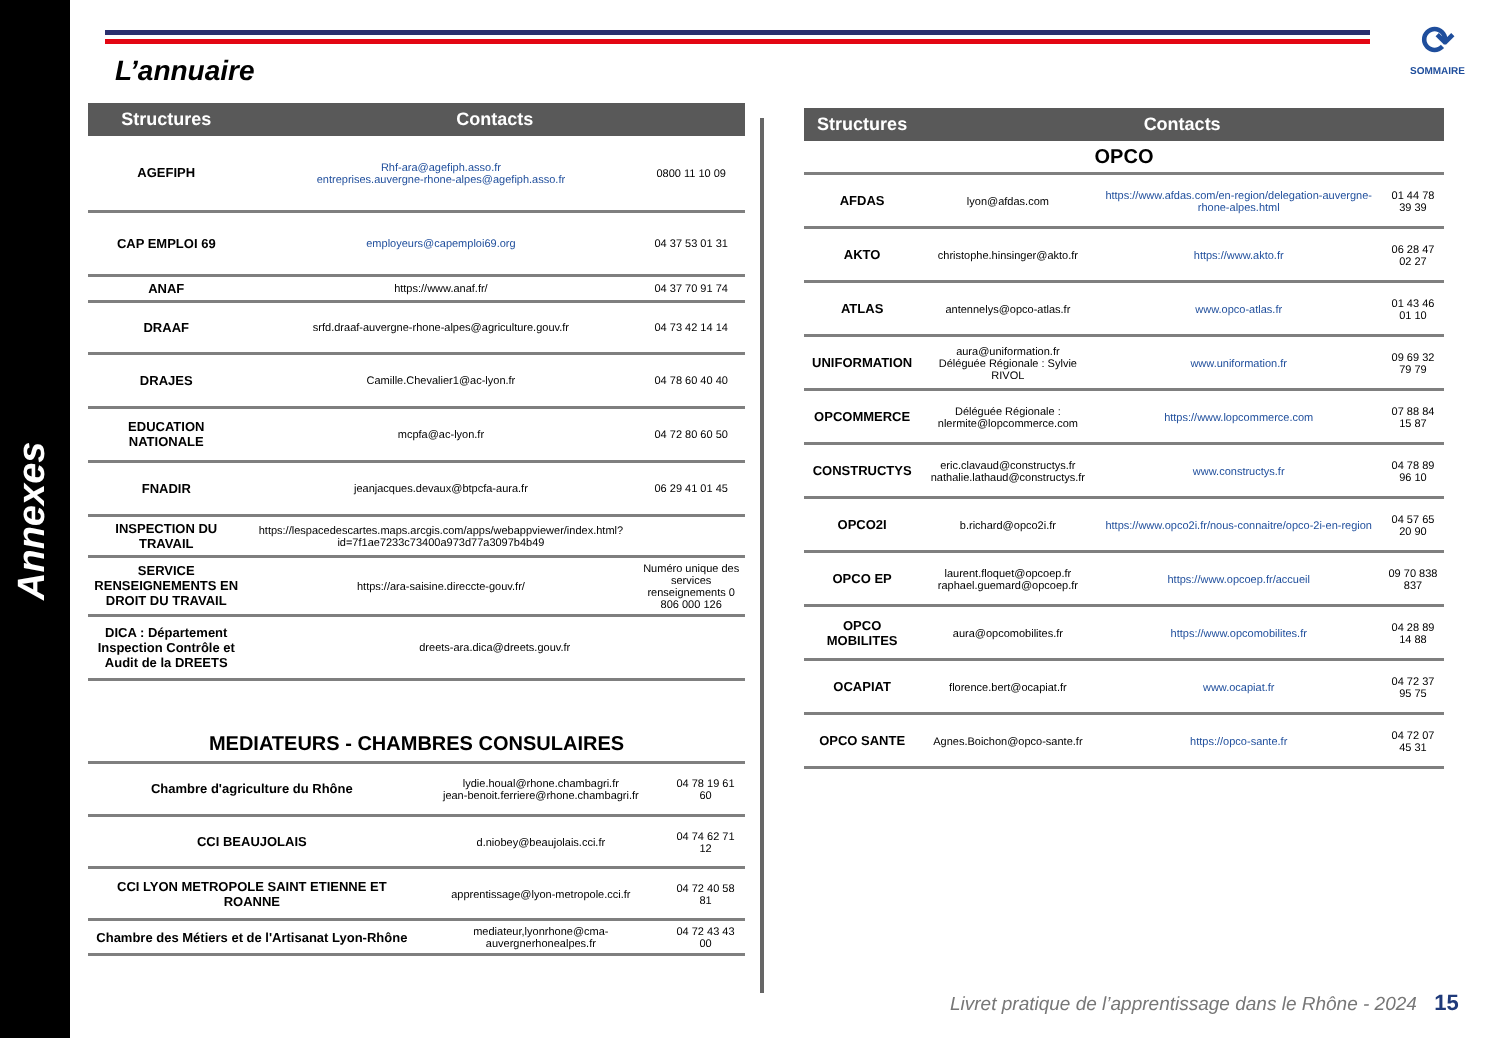Annexes
L’annuaire
⟳
SOMMAIRE
| Structures | Contacts | |
| --- | --- | --- |
| AGEFIPH | Rhf-ara@agefiph.asso.fr entreprises.auvergne-rhone-alpes@agefiph.asso.fr | 0800 11 10 09 |
| CAP EMPLOI 69 | employeurs@capemploi69.org | 04 37 53 01 31 |
| ANAF | https://www.anaf.fr/ | 04 37 70 91 74 |
| DRAAF | srfd.draaf-auvergne-rhone-alpes@agriculture.gouv.fr | 04 73 42 14 14 |
| DRAJES | Camille.Chevalier1@ac-lyon.fr | 04 78 60 40 40 |
| EDUCATION NATIONALE | mcpfa@ac-lyon.fr | 04 72 80 60 50 |
| FNADIR | jeanjacques.devaux@btpcfa-aura.fr | 06 29 41 01 45 |
| INSPECTION DU TRAVAIL | https://lespacedescartes.maps.arcgis.com/apps/webappviewer/index.html?id=7f1ae7233c73400a973d77a3097b4b49 | |
| SERVICE RENSEIGNEMENTS EN DROIT DU TRAVAIL | https://ara-saisine.direccte-gouv.fr/ | Numéro unique des services renseignements 0 806 000 126 |
| DICA : Département Inspection Contrôle et Audit de la DREETS | dreets-ara.dica@dreets.gouv.fr | |
MEDIATEURS - CHAMBRES CONSULAIRES
| Chambre d'agriculture du Rhône | lydie.houal@rhone.chambagri.fr jean-benoit.ferriere@rhone.chambagri.fr | 04 78 19 61 60 |
| CCI BEAUJOLAIS | d.niobey@beaujolais.cci.fr | 04 74 62 71 12 |
| CCI LYON METROPOLE SAINT ETIENNE ET ROANNE | apprentissage@lyon-metropole.cci.fr | 04 72 40 58 81 |
| Chambre des Métiers et de l'Artisanat Lyon-Rhône | mediateur,lyonrhone@cma-auvergnerhonealpes.fr | 04 72 43 43 00 |
| Structures | Contacts | | |
| --- | --- | --- | --- |
| OPCO | | | |
| AFDAS | lyon@afdas.com | https://www.afdas.com/en-region/delegation-auvergne-rhone-alpes.html | 01 44 78 39 39 |
| AKTO | christophe.hinsinger@akto.fr | https://www.akto.fr | 06 28 47 02 27 |
| ATLAS | antennelys@opco-atlas.fr | www.opco-atlas.fr | 01 43 46 01 10 |
| UNIFORMATION | aura@uniformation.fr Déléguée Régionale : Sylvie RIVOL | www.uniformation.fr | 09 69 32 79 79 |
| OPCOMMERCE | Déléguée Régionale : nlermite@lopcommerce.com | https://www.lopcommerce.com | 07 88 84 15 87 |
| CONSTRUCTYS | eric.clavaud@constructys.fr nathalie.lathaud@constructys.fr | www.constructys.fr | 04 78 89 96 10 |
| OPCO2I | b.richard@opco2i.fr | https://www.opco2i.fr/nous-connaitre/opco-2i-en-region | 04 57 65 20 90 |
| OPCO EP | laurent.floquet@opcoep.fr raphael.guemard@opcoep.fr | https://www.opcoep.fr/accueil | 09 70 838 837 |
| OPCO MOBILITES | aura@opcomobilites.fr | https://www.opcomobilites.fr | 04 28 89 14 88 |
| OCAPIAT | florence.bert@ocapiat.fr | www.ocapiat.fr | 04 72 37 95 75 |
| OPCO SANTE | Agnes.Boichon@opco-sante.fr | https://opco-sante.fr | 04 72 07 45 31 |
Livret pratique de l’apprentissage dans le Rhône - 2024 15